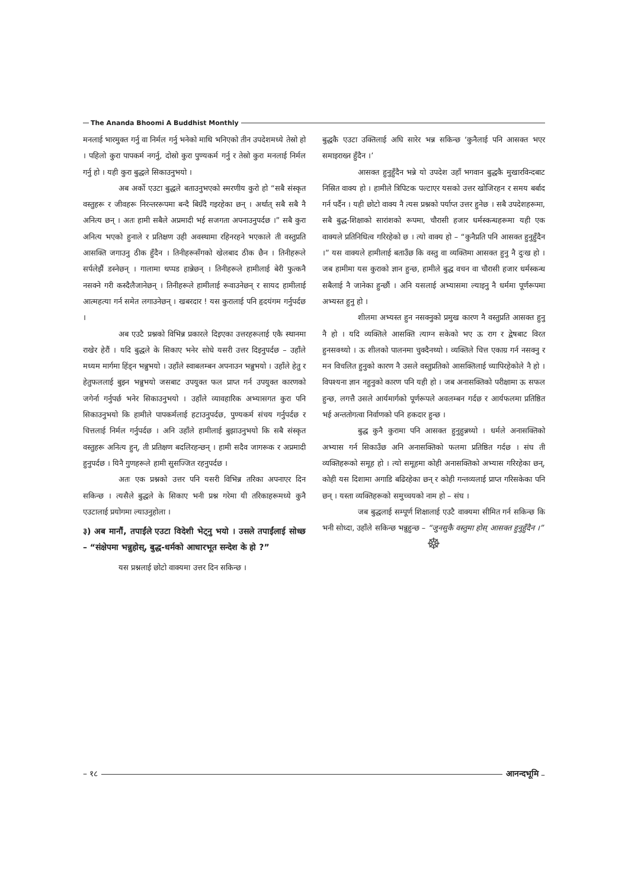The Ananda Bhoomi A Buddhist Monthly
मनलाई भारमुक्त गर्नु वा निर्मल गर्नु भनेको माथि भनिएको तीन उपदेशमध्ये तेस्रो हो । पहिलो कुरा पापकर्म नगर्नु, दोस्रो कुरा पुण्यकर्म गर्नु र तेस्रो कुरा मनलाई निर्मल गर्नु हो । यही कुरा बुद्धले सिकाउनुभयो ।
अब अर्को एउटा बुद्धले बताउनुभएको स्मरणीय कुरो हो “सबै संस्कृत वस्तुहरू र जीवहरू निरन्तररूपमा बन्दै बिग्रँदै गइरहेका छन् । अर्थात् सबै सबै नै अनित्य छन् । अतः हामी सबैले अप्रमादी भई सजगता अपनाउनुपर्दछ ।” सबै कुरा अनित्य भएको हुनाले र प्रतिक्षण उही अवस्थामा रहिनरहने भएकाले ती वस्तुप्रति आसक्ति जगाउनु ठीक हुँदैन । तिनीहरूसँगको खेलबाद ठीक छैन । तिनीहरूले सर्पलेझैं डस्नेछन् । गालामा थप्पड हान्नेछन् । तिनीहरूले हामीलाई बेरी फुत्कनै नसक्ने गरी कस्दैलैजानेछन् । तिनीहरूले हामीलाई रूवाउनेछन् र सायद हामीलाई आत्महत्या गर्न समेत लगाउनेछन् । खबरदार ! यस कुरालाई पनि हृदयंगम गर्नुपर्दछ ।
अब एउटै प्रश्नको विभिन्न प्रकारले दिइएका उत्तरहरूलाई एकै स्थानमा राखेर हेरौं । यदि बुद्धले के सिकाए भनेर सोधे यसरी उत्तर दिइनुपर्दछ – उहाँले मध्यम मार्गमा हिंड्न भन्नुभयो । उहाँले स्वाबलम्बन अपनाउन भन्नुभयो । उहाँले हेतु र हेतुफललाई बुझ्न भन्नुभयो जसबाट उपयुक्त फल प्राप्त गर्न उपयुक्त कारणको जगेर्ना गर्नुपर्छ भनेर सिकाउनुभयो । उहाँले व्यावहारिक अभ्यासगत कुरा पनि सिकाउनुभयो कि हामीले पापकर्मलाई हटाउनुपर्दछ, पुण्यकर्म संचय गर्नुपर्दछ र चित्तलाई निर्मल गर्नुपर्दछ । अनि उहाँले हामीलाई बुझाउनुभयो कि सबै संस्कृत वस्तुहरू अनित्य हुन्, ती प्रतिक्षण बदलिरहन्छन् । हामी सदैव जागरूक र अप्रमादी हुनुपर्दछ । यिनै गुणहरूले हामी सुसज्जित रहनुपर्दछ ।
अतः एक प्रश्नको उत्तर पनि यसरी विभिन्न तरिका अपनाएर दिन सकिन्छ । त्यसैले बुद्धले के सिकाए भनी प्रश्न गरेमा यी तरिकाहरूमध्ये कुनै एउटालाई प्रयोगमा ल्याउनुहोला ।
३) अब मानौं, तपाईंले एउटा विदेशी भेट्नु भयो । उसले तपाईंलाई सोध्छ – “संक्षेपमा भन्नुहोस्, बुद्ध-धर्मको आधारभूत सन्देश के हो ?”
यस प्रश्नलाई छोटो वाक्यमा उत्तर दिन सकिन्छ ।
बुद्धकै एउटा उक्तिलाई अघि सारेर भन्न सकिन्छ ‘कुनैलाई पनि आसक्त भएर समाइराख्न हुँदैन ।’
आसक्त हुनुहुँदैन भन्ने यो उपदेश उहाँ भगवान बुद्धकै मुखारविन्दबाट निस्रित वाक्य हो । हामीले त्रिपिटक पल्टाएर यसको उत्तर खोजिरहन र समय बर्बाद गर्न पर्दैन । यही छोटो वाक्य नै त्यस प्रश्नको पर्याप्त उत्तर हुनेछ । सबै उपदेशहरूमा, सबै बुद्ध-शिक्षाको सारांशको रूपमा, चौरासी हजार धर्मस्कन्धहरूमा यही एक वाक्यले प्रतिनिधित्व गरिरहेको छ । त्यो वाक्य हो – “कुनैप्रति पनि आसक्त हुनुहुँदैन ।” यस वाक्यले हामीलाई बताउँछ कि वस्तु वा व्यक्तिमा आसक्त हुनु नै दुःख हो । जब हामीमा यस कुराको ज्ञान हुन्छ, हामीले बुद्ध वचन वा चौरासी हजार धर्मस्कन्ध सबैलाई नै जानेका हुन्छौं । अनि यसलाई अभ्यासमा ल्याइनु नै धर्ममा पूर्णरूपमा अभ्यस्त हुनु हो ।
शीलमा अभ्यस्त हुन नसक्नुको प्रमुख कारण नै वस्तुप्रति आसक्त हुनु नै हो । यदि व्यक्तिले आसक्ति त्याग्न सकेको भए ऊ राग र द्वेषबाट विरत हुनसक्थ्यो । ऊ शीलको पालनमा चुक्दैनथ्यो । व्यक्तिले चित्त एकाग्र गर्न नसक्नु र मन विचलित हुनुको कारण नै उसले वस्तुप्रतिको आसक्तिलाई च्यापिरहेकोले नै हो । विपश्यना ज्ञान नहुनुको कारण पनि यही हो । जब अनासक्तिको परीक्षामा ऊ सफल हुन्छ, लगत्तै उसले आर्यमार्गको पूर्णरूपले अवलम्बन गर्दछ र आर्यफलमा प्रतिष्ठित भई अन्ततोगत्वा निर्वाणको पनि हकदार हुन्छ ।
बुद्ध कुनै कुरामा पनि आसक्त हुनुहुन्नथ्यो । धर्मले अनासक्तिको अभ्यास गर्न सिकाउँछ अनि अनासक्तिको फलमा प्रतिष्ठित गर्दछ । संघ ती व्यक्तिहरूको समूह हो । त्यो समूहमा कोही अनासक्तिको अभ्यास गरिरहेका छन्, कोही यस दिशामा अगाडि बढिरहेका छन् र कोही गन्तव्यलाई प्राप्त गरिसकेका पनि छन् । यस्ता व्यक्तिहरूको समुच्चयको नाम हो – संघ ।
जब बुद्धलाई सम्पूर्ण शिक्षालाई एउटै वाक्यमा सीमित गर्न सकिन्छ कि भनी सोध्दा, उहाँले सकिन्छ भन्नुहुन्छ – “जुनसुकै वस्तुमा होस् आसक्त हुनुहुँदैन ।”
☸
– १८ आनन्दभूमि –